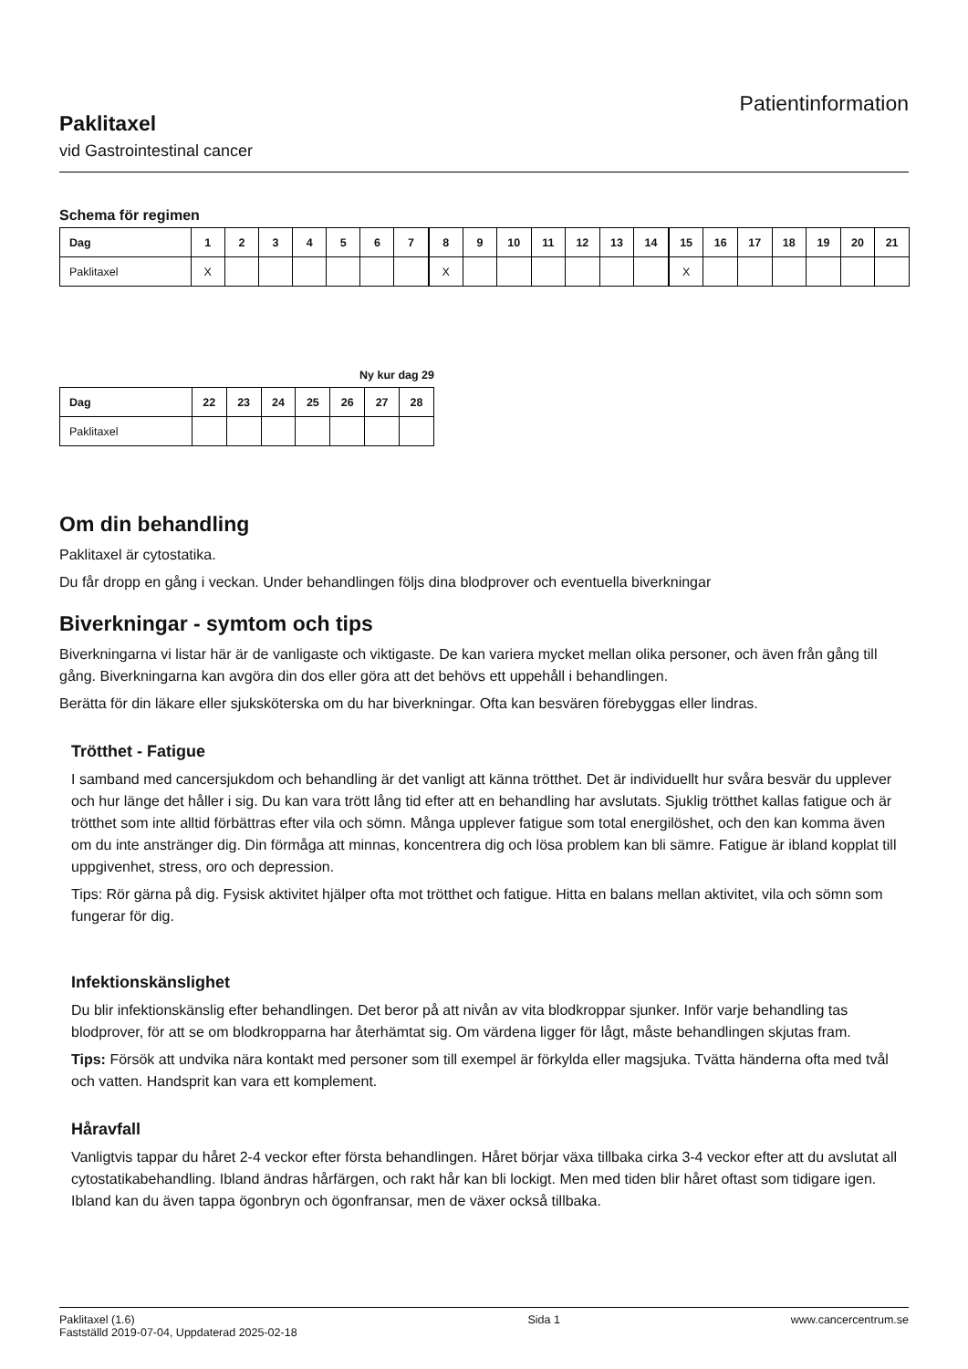Paklitaxel
vid Gastrointestinal cancer
Patientinformation
Schema för regimen
| Dag | 1 | 2 | 3 | 4 | 5 | 6 | 7 | 8 | 9 | 10 | 11 | 12 | 13 | 14 | 15 | 16 | 17 | 18 | 19 | 20 | 21 |
| --- | --- | --- | --- | --- | --- | --- | --- | --- | --- | --- | --- | --- | --- | --- | --- | --- | --- | --- | --- | --- | --- |
| Paklitaxel | X | | | | | | | X | | | | | | | X | | | | | | |
Ny kur dag 29
| Dag | 22 | 23 | 24 | 25 | 26 | 27 | 28 |
| --- | --- | --- | --- | --- | --- | --- | --- |
| Paklitaxel | | | | | | | |
Om din behandling
Paklitaxel är cytostatika.
Du får dropp en gång i veckan. Under behandlingen följs dina blodprover och eventuella biverkningar
Biverkningar - symtom och tips
Biverkningarna vi listar här är de vanligaste och viktigaste. De kan variera mycket mellan olika personer, och även från gång till gång. Biverkningarna kan avgöra din dos eller göra att det behövs ett uppehåll i behandlingen.
Berätta för din läkare eller sjuksköterska om du har biverkningar. Ofta kan besvären förebyggas eller lindras.
Trötthet - Fatigue
I samband med cancersjukdom och behandling är det vanligt att känna trötthet. Det är individuellt hur svåra besvär du upplever och hur länge det håller i sig. Du kan vara trött lång tid efter att en behandling har avslutats. Sjuklig trötthet kallas fatigue och är trötthet som inte alltid förbättras efter vila och sömn. Många upplever fatigue som total energilöshet, och den kan komma även om du inte anstränger dig. Din förmåga att minnas, koncentrera dig och lösa problem kan bli sämre. Fatigue är ibland kopplat till uppgivenhet, stress, oro och depression.
Tips: Rör gärna på dig. Fysisk aktivitet hjälper ofta mot trötthet och fatigue. Hitta en balans mellan aktivitet, vila och sömn som fungerar för dig.
Infektionskänslighet
Du blir infektionskänslig efter behandlingen. Det beror på att nivån av vita blodkroppar sjunker. Inför varje behandling tas blodprover, för att se om blodkropparna har återhämtat sig. Om värdena ligger för lågt, måste behandlingen skjutas fram.
Tips: Försök att undvika nära kontakt med personer som till exempel är förkylda eller magsjuka. Tvätta händerna ofta med tvål och vatten. Handsprit kan vara ett komplement.
Håravfall
Vanligtvis tappar du håret 2-4 veckor efter första behandlingen. Håret börjar växa tillbaka cirka 3-4 veckor efter att du avslutat all cytostatikabehandling. Ibland ändras hårfärgen, och rakt hår kan bli lockigt. Men med tiden blir håret oftast som tidigare igen. Ibland kan du även tappa ögonbryn och ögonfransar, men de växer också tillbaka.
Paklitaxel (1.6)
Fastställd 2019-07-04, Uppdaterad 2025-02-18
Sida 1 www.cancercentrum.se